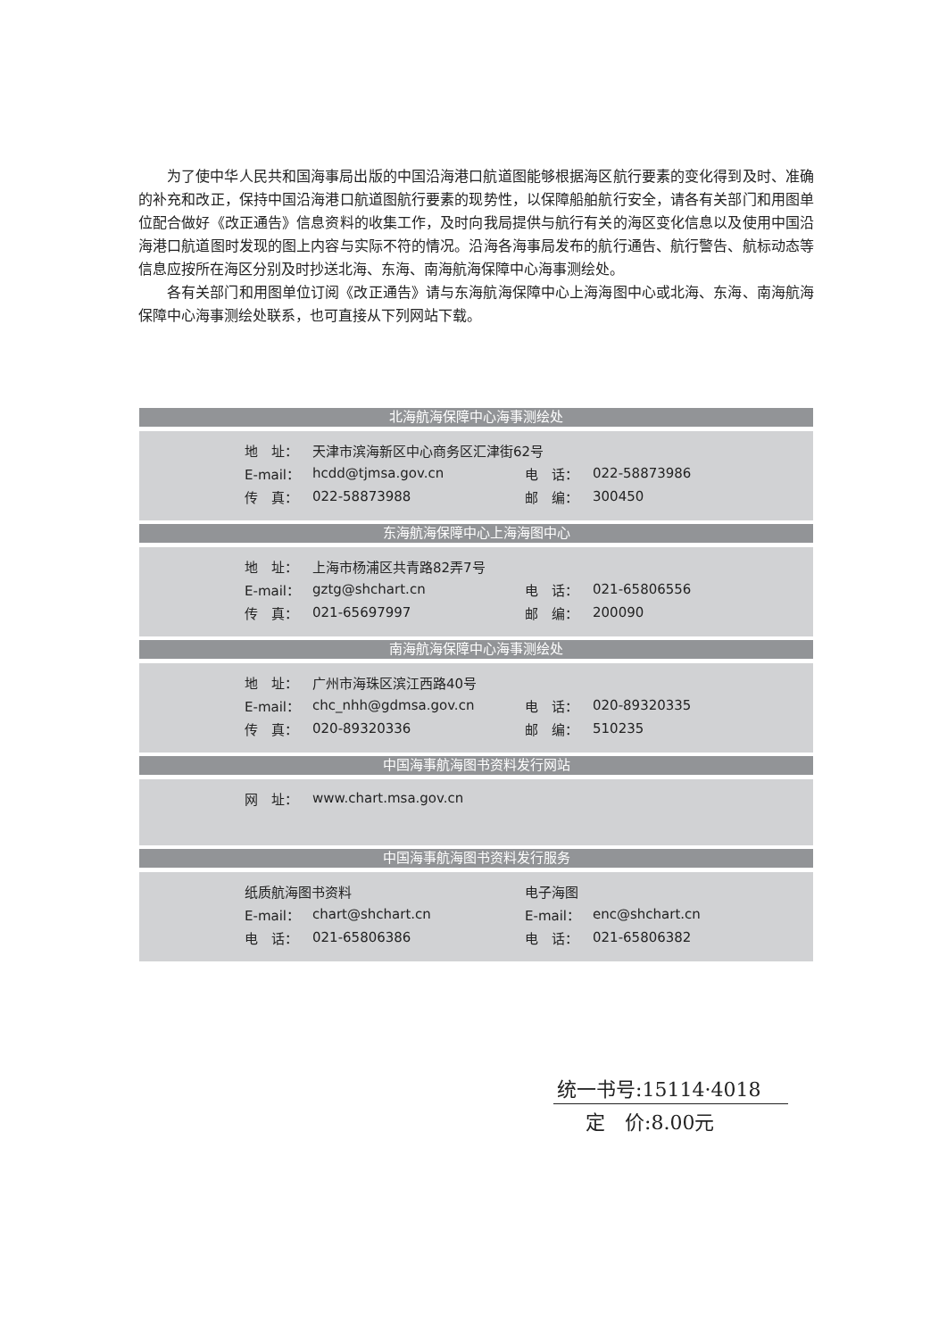为了使中华人民共和国海事局出版的中国沿海港口航道图能够根据海区航行要素的变化得到及时、准确的补充和改正，保持中国沿海港口航道图航行要素的现势性，以保障船舶航行安全，请各有关部门和用图单位配合做好《改正通告》信息资料的收集工作，及时向我局提供与航行有关的海区变化信息以及使用中国沿海港口航道图时发现的图上内容与实际不符的情况。沿海各海事局发布的航行通告、航行警告、航标动态等信息应按所在海区分别及时抄送北海、东海、南海航海保障中心海事测绘处。
各有关部门和用图单位订阅《改正通告》请与东海航海保障中心上海海图中心或北海、东海、南海航海保障中心海事测绘处联系，也可直接从下列网站下载。
北海航海保障中心海事测绘处
| 地 址： | 天津市滨海新区中心商务区汇津街62号 | | |
| E-mail： | hcdd@tjmsa.gov.cn | 电 话： | 022-58873986 |
| 传 真： | 022-58873988 | 邮 编： | 300450 |
东海航海保障中心上海海图中心
| 地 址： | 上海市杨浦区共青路82弄7号 | | |
| E-mail： | gztg@shchart.cn | 电 话： | 021-65806556 |
| 传 真： | 021-65697997 | 邮 编： | 200090 |
南海航海保障中心海事测绘处
| 地 址： | 广州市海珠区滨江西路40号 | | |
| E-mail： | chc_nhh@gdmsa.gov.cn | 电 话： | 020-89320335 |
| 传 真： | 020-89320336 | 邮 编： | 510235 |
中国海事航海图书资料发行网站
| 网 址： | www.chart.msa.gov.cn |
中国海事航海图书资料发行服务
| 纸质航海图书资料 | | 电子海图 | |
| E-mail： | chart@shchart.cn | E-mail： | enc@shchart.cn |
| 电 话： | 021-65806386 | 电 话： | 021-65806382 |
统一书号:15114·4018
定　价:8.00元